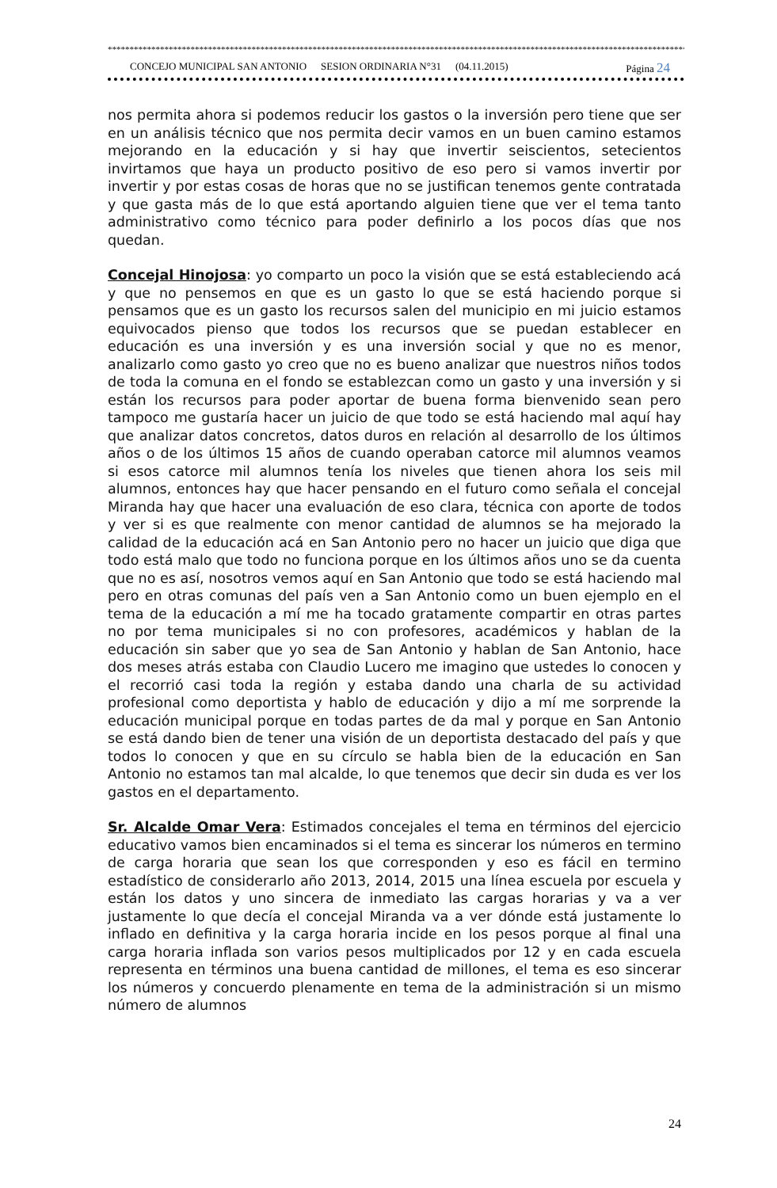*****************************************************************************************************************************************************
CONCEJO MUNICIPAL SAN ANTONIO SESION ORDINARIA N°31 (04.11.2015) Página 24
nos permita ahora si podemos reducir los gastos o la inversión pero tiene que ser en un análisis técnico que nos permita decir vamos en un buen camino estamos mejorando en la educación y si hay que invertir seiscientos, setecientos invirtamos que haya un producto positivo de eso pero si vamos invertir por invertir y por estas cosas de horas que no se justifican tenemos gente contratada y que gasta más de lo que está aportando alguien tiene que ver el tema tanto administrativo como técnico para poder definirlo a los pocos días que nos quedan.
Concejal Hinojosa: yo comparto un poco la visión que se está estableciendo acá y que no pensemos en que es un gasto lo que se está haciendo porque si pensamos que es un gasto los recursos salen del municipio en mi juicio estamos equivocados pienso que todos los recursos que se puedan establecer en educación es una inversión y es una inversión social y que no es menor, analizarlo como gasto yo creo que no es bueno analizar que nuestros niños todos de toda la comuna en el fondo se establezcan como un gasto y una inversión y si están los recursos para poder aportar de buena forma bienvenido sean pero tampoco me gustaría hacer un juicio de que todo se está haciendo mal aquí hay que analizar datos concretos, datos duros en relación al desarrollo de los últimos años o de los últimos 15 años de cuando operaban catorce mil alumnos veamos si esos catorce mil alumnos tenía los niveles que tienen ahora los seis mil alumnos, entonces hay que hacer pensando en el futuro como señala el concejal Miranda hay que hacer una evaluación de eso clara, técnica con aporte de todos y ver si es que realmente con menor cantidad de alumnos se ha mejorado la calidad de la educación acá en San Antonio pero no hacer un juicio que diga que todo está malo que todo no funciona porque en los últimos años uno se da cuenta que no es así, nosotros vemos aquí en San Antonio que todo se está haciendo mal pero en otras comunas del país ven a San Antonio como un buen ejemplo en el tema de la educación a mí me ha tocado gratamente compartir en otras partes no por tema municipales si no con profesores, académicos y hablan de la educación sin saber que yo sea de San Antonio y hablan de San Antonio, hace dos meses atrás estaba con Claudio Lucero me imagino que ustedes lo conocen y el recorrió casi toda la región y estaba dando una charla de su actividad profesional como deportista y hablo de educación y dijo a mí me sorprende la educación municipal porque en todas partes de da mal y porque en San Antonio se está dando bien de tener una visión de un deportista destacado del país y que todos lo conocen y que en su círculo se habla bien de la educación en San Antonio no estamos tan mal alcalde, lo que tenemos que decir sin duda es ver los gastos en el departamento.
Sr. Alcalde Omar Vera: Estimados concejales el tema en términos del ejercicio educativo vamos bien encaminados si el tema es sincerar los números en termino de carga horaria que sean los que corresponden y eso es fácil en termino estadístico de considerarlo año 2013, 2014, 2015 una línea escuela por escuela y están los datos y uno sincera de inmediato las cargas horarias y va a ver justamente lo que decía el concejal Miranda va a ver dónde está justamente lo inflado en definitiva y la carga horaria incide en los pesos porque al final una carga horaria inflada son varios pesos multiplicados por 12 y en cada escuela representa en términos una buena cantidad de millones, el tema es eso sincerar los números y concuerdo plenamente en tema de la administración si un mismo número de alumnos
24